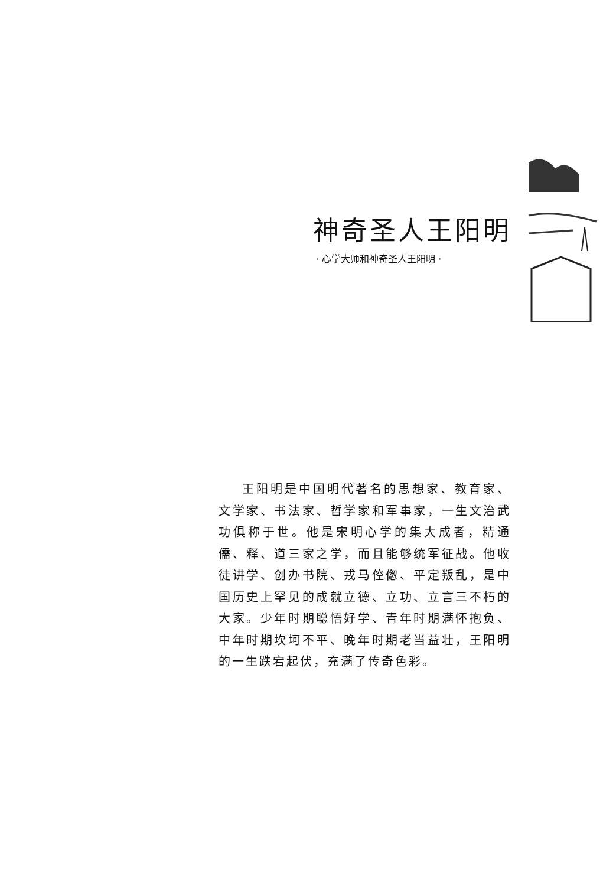神奇圣人王阳明
· 心学大师和神奇圣人王阳明 ·
王阳明是中国明代著名的思想家、教育家、文学家、书法家、哲学家和军事家，一生文治武功俱称于世。他是宋明心学的集大成者，精通儒、释、道三家之学，而且能够统军征战。他收徒讲学、创办书院、戎马倥偬、平定叛乱，是中国历史上罕见的成就立德、立功、立言三不朽的大家。少年时期聪悟好学、青年时期满怀抱负、中年时期坎坷不平、晚年时期老当益壮，王阳明的一生跌宕起伏，充满了传奇色彩。